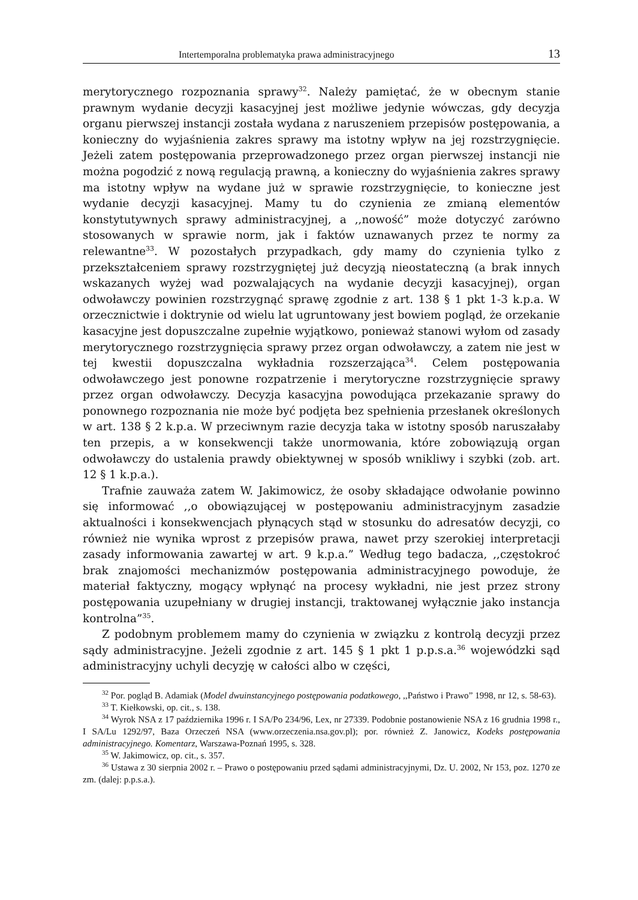Intertemporalna problematyka prawa administracyjnego 13
merytorycznego rozpoznania sprawy<sup>32</sup>. Należy pamiętać, że w obecnym stanie prawnym wydanie decyzji kasacyjnej jest możliwe jedynie wówczas, gdy decyzja organu pierwszej instancji została wydana z naruszeniem przepisów postępowania, a konieczny do wyjaśnienia zakres sprawy ma istotny wpływ na jej rozstrzygnięcie. Jeżeli zatem postępowania przeprowadzonego przez organ pierwszej instancji nie można pogodzić z nową regulacją prawną, a konieczny do wyjaśnienia zakres sprawy ma istotny wpływ na wydane już w sprawie rozstrzygnięcie, to konieczne jest wydanie decyzji kasacyjnej. Mamy tu do czynienia ze zmianą elementów konstytutywnych sprawy administracyjnej, a ,,nowość” może dotyczyć zarówno stosowanych w sprawie norm, jak i faktów uznawanych przez te normy za relewantne<sup>33</sup>. W pozostałych przypadkach, gdy mamy do czynienia tylko z przekształceniem sprawy rozstrzygniętej już decyzją nieostateczną (a brak innych wskazanych wyżej wad pozwalających na wydanie decyzji kasacyjnej), organ odwoławczy powinien rozstrzygnąć sprawę zgodnie z art. 138 § 1 pkt 1-3 k.p.a. W orzecznictwie i doktrynie od wielu lat ugruntowany jest bowiem pogląd, że orzekanie kasacyjne jest dopuszczalne zupełnie wyjątkowo, ponieważ stanowi wyłom od zasady merytorycznego rozstrzygnięcia sprawy przez organ odwoławczy, a zatem nie jest w tej kwestii dopuszczalna wykładnia rozszerzająca<sup>34</sup>. Celem postępowania odwoławczego jest ponowne rozpatrzenie i merytoryczne rozstrzygnięcie sprawy przez organ odwoławczy. Decyzja kasacyjna powodująca przekazanie sprawy do ponownego rozpoznania nie może być podjęta bez spełnienia przesłanek określonych w art. 138 § 2 k.p.a. W przeciwnym razie decyzja taka w istotny sposób naruszałaby ten przepis, a w konsekwencji także unormowania, które zobowiązują organ odwoławczy do ustalenia prawdy obiektywnej w sposób wnikliwy i szybki (zob. art. 12 § 1 k.p.a.).
Trafnie zauważa zatem W. Jakimowicz, że osoby składające odwołanie powinno się informować ,,o obowiązującej w postępowaniu administracyjnym zasadzie aktualności i konsekwencjach płynących stąd w stosunku do adresatów decyzji, co również nie wynika wprost z przepisów prawa, nawet przy szerokiej interpretacji zasady informowania zawartej w art. 9 k.p.a.” Według tego badacza, ,,częstokroć brak znajomości mechanizmów postępowania administracyjnego powoduje, że materiał faktyczny, mogący wpłynąć na procesy wykładni, nie jest przez strony postępowania uzupełniany w drugiej instancji, traktowanej wyłącznie jako instancja kontrolna”<sup>35</sup>.
Z podobnym problemem mamy do czynienia w związku z kontrolą decyzji przez sądy administracyjne. Jeżeli zgodnie z art. 145 § 1 pkt 1 p.p.s.a.<sup>36</sup> wojewódzki sąd administracyjny uchyli decyzję w całości albo w części,
<sup>32</sup> Por. pogląd B. Adamiak (Model dwuinstancyjnego postępowania podatkowego, ,,Państwo i Prawo” 1998, nr 12, s. 58-63).
<sup>33</sup> T. Kiełkowski, op. cit., s. 138.
<sup>34</sup> Wyrok NSA z 17 października 1996 r. I SA/Po 234/96, Lex, nr 27339. Podobnie postanowienie NSA z 16 grudnia 1998 r., I SA/Lu 1292/97, Baza Orzeczeń NSA (www.orzeczenia.nsa.gov.pl); por. również Z. Janowicz, Kodeks postępowania administracyjnego. Komentarz, Warszawa-Poznań 1995, s. 328.
<sup>35</sup> W. Jakimowicz, op. cit., s. 357.
<sup>36</sup> Ustawa z 30 sierpnia 2002 r. – Prawo o postępowaniu przed sądami administracyjnymi, Dz. U. 2002, Nr 153, poz. 1270 ze zm. (dalej: p.p.s.a.).